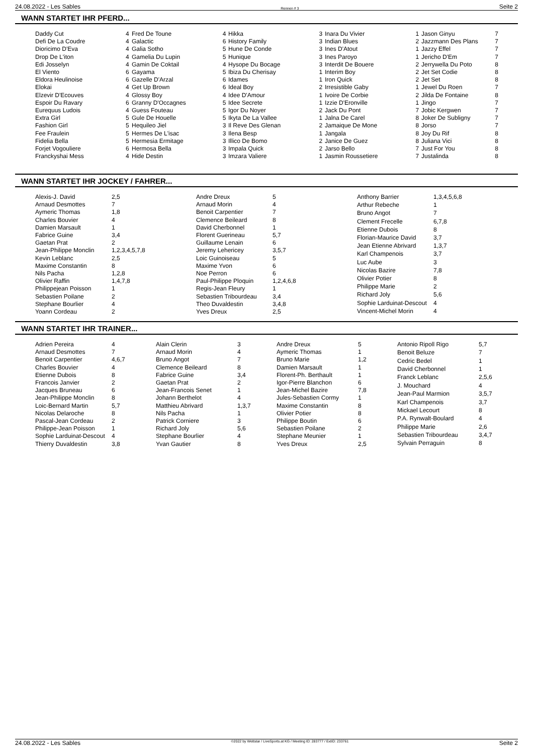24.08.2022 - Les Sables Rennen # 3 Seite 2
WANN STARTET IHR PFERD...
| Daddy Cut | 4 |
| Defi De La Coudre | 4 |
| Dioricimo D'Eva | 4 |
| Drop De L'iton | 4 |
| Edi Josselyn | 4 |
| El Viento | 6 |
| Eldora Heulinoise | 6 |
| Elokai | 4 |
| Elzevir D'Ecouves | 4 |
| Espoir Du Ravary | 6 |
| Eurequus Ludois | 4 |
| Extra Girl | 5 |
| Fashion Girl | 5 |
| Fee Fraulein | 5 |
| Fidelia Bella | 5 |
| Forjet Vogouliere | 6 |
| Franckyshai Mess | 4 |
| Fred De Toune | 4 |
| Galactic | 6 |
| Galia Sotho | 5 |
| Gamelia Du Lupin | 5 |
| Gamin De Coktail | 4 |
| Gayama | 5 |
| Gazelle D'Arzal | 6 |
| Get Up Brown | 6 |
| Glossy Boy | 4 |
| Granny D'Occagnes | 5 |
| Guess Fouteau | 5 |
| Gule De Houelle | 5 |
| Hequileo Jiel | 3 |
| Hermes De L'isac | 3 |
| Hermesia Ermitage | 3 |
| Hermosa Bella | 3 |
| Hide Destin | 3 |
| Hikka | 3 |
| History Family | 3 |
| Hune De Conde | 3 |
| Hunique | 3 |
| Hysope Du Bocage | 3 |
| Ibiza Du Cherisay | 1 |
| Idames | 1 |
| Ideal Boy | 2 |
| Idee D'Amour | 1 |
| Idee Secrete | 1 |
| Igor Du Noyer | 2 |
| Ikyta De La Vallee | 1 |
| Il Reve Des Glenan | 2 |
| Ilena Besp | 1 |
| Illico De Bomo | 2 |
| Impala Quick | 2 |
| Imzara Valiere | 1 |
| Inara Du Vivier | 1 |
| Indian Blues | 2 |
| Ines D'Atout | 1 |
| Ines Paroyo | 1 |
| Interdit De Bouere | 2 |
| Interim Boy | 2 |
| Iron Quick | 2 |
| Irresistible Gaby | 1 |
| Ivoire De Corbie | 2 |
| Izzie D'Eronville | 1 |
| Jack Du Pont | 7 |
| Jalna De Carel | 8 |
| Jamaique De Mone | 8 |
| Jangala | 8 |
| Janice De Guez | 8 |
| Jarso Bello | 7 |
| Jasmin Roussetiere | 7 |
| Jason Ginyu | 7 |
| Jazzmann Des Plans | 7 |
| Jazzy Effel | 7 |
| Jericho D'Em | 7 |
| Jerrywella Du Poto | 8 |
| Jet Set Codie | 8 |
| Jet Set | 8 |
| Jewel Du Roen | 7 |
| Jilda De Fontaine | 8 |
| Jingo | 7 |
| Jobic Kergwen | 7 |
| Joker De Subligny | 7 |
| Jorso | 7 |
| Joy Du Rif | 8 |
| Juliana Vici | 8 |
| Just For You | 8 |
| Justalinda | 8 |
WANN STARTET IHR JOCKEY / FAHRER...
| Alexis-J. David | 2,5 |
| Arnaud Desmottes | 7 |
| Aymeric Thomas | 1,8 |
| Charles Bouvier | 4 |
| Damien Marsault | 1 |
| Fabrice Guine | 3,4 |
| Gaetan Prat | 2 |
| Jean-Philippe Monclin | 1,2,3,4,5,7,8 |
| Kevin Leblanc | 2,5 |
| Maxime Constantin | 8 |
| Nils Pacha | 1,2,8 |
| Olivier Raffin | 1,4,7,8 |
| Philippejean Poisson | 1 |
| Sebastien Poilane | 2 |
| Stephane Bourlier | 4 |
| Yoann Cordeau | 2 |
| Andre Dreux | 5 |
| Arnaud Morin | 4 |
| Benoit Carpentier | 7 |
| Clemence Beileard | 8 |
| David Cherbonnel | 1 |
| Florent Guerineau | 5,7 |
| Guillaume Lenain | 6 |
| Jeremy Lehericey | 3,5,7 |
| Loic Guinoiseau | 5 |
| Maxime Yvon | 6 |
| Noe Perron | 6 |
| Paul-Philippe Ploquin | 1,2,4,6,8 |
| Regis-Jean Fleury | 1 |
| Sebastien Tribourdeau | 3,4 |
| Theo Duvaldestin | 3,4,8 |
| Yves Dreux | 2,5 |
| Anthony Barrier | 1,3,4,5,6,8 |
| Arthur Rebeche | 1 |
| Bruno Angot | 7 |
| Clement Frecelle | 6,7,8 |
| Etienne Dubois | 8 |
| Florian-Maurice David | 3,7 |
| Jean Etienne Abrivard | 1,3,7 |
| Karl Champenois | 3,7 |
| Luc Aube | 3 |
| Nicolas Bazire | 7,8 |
| Olivier Potier | 8 |
| Philippe Marie | 2 |
| Richard Joly | 5,6 |
| Sophie Larduinat-Descout | 4 |
| Vincent-Michel Morin | 4 |
WANN STARTET IHR TRAINER...
| Adrien Pereira | 4 |
| Arnaud Desmottes | 7 |
| Benoit Carpentier | 4,6,7 |
| Charles Bouvier | 4 |
| Etienne Dubois | 8 |
| Francois Janvier | 2 |
| Jacques Bruneau | 6 |
| Jean-Philippe Monclin | 8 |
| Loic-Bernard Martin | 5,7 |
| Nicolas Delaroche | 8 |
| Pascal-Jean Cordeau | 2 |
| Philippe-Jean Poisson | 1 |
| Sophie Larduinat-Descout | 4 |
| Thierry Duvaldestin | 3,8 |
| Alain Clerin | 3 |
| Arnaud Morin | 4 |
| Bruno Angot | 7 |
| Clemence Beileard | 8 |
| Fabrice Guine | 3,4 |
| Gaetan Prat | 2 |
| Jean-Francois Senet | 1 |
| Johann Berthelot | 4 |
| Matthieu Abrivard | 1,3,7 |
| Nils Pacha | 1 |
| Patrick Corniere | 3 |
| Richard Joly | 5,6 |
| Stephane Bourlier | 4 |
| Yvan Gautier | 8 |
| Andre Dreux | 5 |
| Aymeric Thomas | 1 |
| Bruno Marie | 1,2 |
| Damien Marsault | 1 |
| Florent-Ph. Berthault | 1 |
| Igor-Pierre Blanchon | 6 |
| Jean-Michel Bazire | 7,8 |
| Jules-Sebastien Cormy | 1 |
| Maxime Constantin | 8 |
| Olivier Potier | 8 |
| Philippe Boutin | 6 |
| Sebastien Poilane | 2 |
| Stephane Meunier | 1 |
| Yves Dreux | 2,5 |
| Antonio Ripoll Rigo | 5,7 |
| Benoit Beluze | 7 |
| Cedric Bedel | 1 |
| David Cherbonnel | 1 |
| Franck Leblanc | 2,5,6 |
| J. Mouchard | 4 |
| Jean-Paul Marmion | 3,5,7 |
| Karl Champenois | 3,7 |
| Mickael Lecourt | 8 |
| P.A. Rynwalt-Boulard | 4 |
| Philippe Marie | 2,6 |
| Sebastien Tribourdeau | 3,4,7 |
| Sylvain Perraguin | 8 |
24.08.2022 - Les Sables ©2022 by Wettstar / LiveSports.at KG / Meeting ID: 283777 / ExtID: 233761 Seite 2